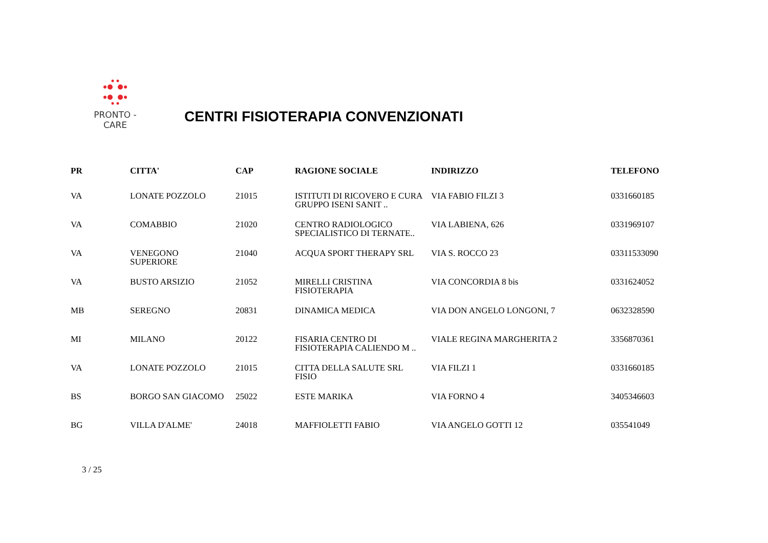PRONTO - CARE
CENTRI FISIOTERAPIA CONVENZIONATI
| PR | CITTA' | CAP | RAGIONE SOCIALE | INDIRIZZO | TELEFONO |
| --- | --- | --- | --- | --- | --- |
| VA | LONATE POZZOLO | 21015 | ISTITUTI DI RICOVERO E CURA GRUPPO ISENI SANIT .. | VIA FABIO FILZI 3 | 0331660185 |
| VA | COMABBIO | 21020 | CENTRO RADIOLOGICO SPECIALISTICO DI TERNATE.. | VIA LABIENA, 626 | 0331969107 |
| VA | VENEGONO SUPERIORE | 21040 | ACQUA SPORT THERAPY SRL | VIA S. ROCCO 23 | 03311533090 |
| VA | BUSTO ARSIZIO | 21052 | MIRELLI CRISTINA FISIOTERAPIA | VIA CONCORDIA 8 bis | 0331624052 |
| MB | SEREGNO | 20831 | DINAMICA MEDICA | VIA DON ANGELO LONGONI, 7 | 0632328590 |
| MI | MILANO | 20122 | FISARIA CENTRO DI FISIOTERAPIA CALIENDO M .. | VIALE REGINA MARGHERITA 2 | 3356870361 |
| VA | LONATE POZZOLO | 21015 | CITTA DELLA SALUTE SRL FISIO | VIA FILZI 1 | 0331660185 |
| BS | BORGO SAN GIACOMO | 25022 | ESTE MARIKA | VIA FORNO 4 | 3405346603 |
| BG | VILLA D'ALME' | 24018 | MAFFIOLETTI FABIO | VIA ANGELO GOTTI 12 | 035541049 |
3 / 25